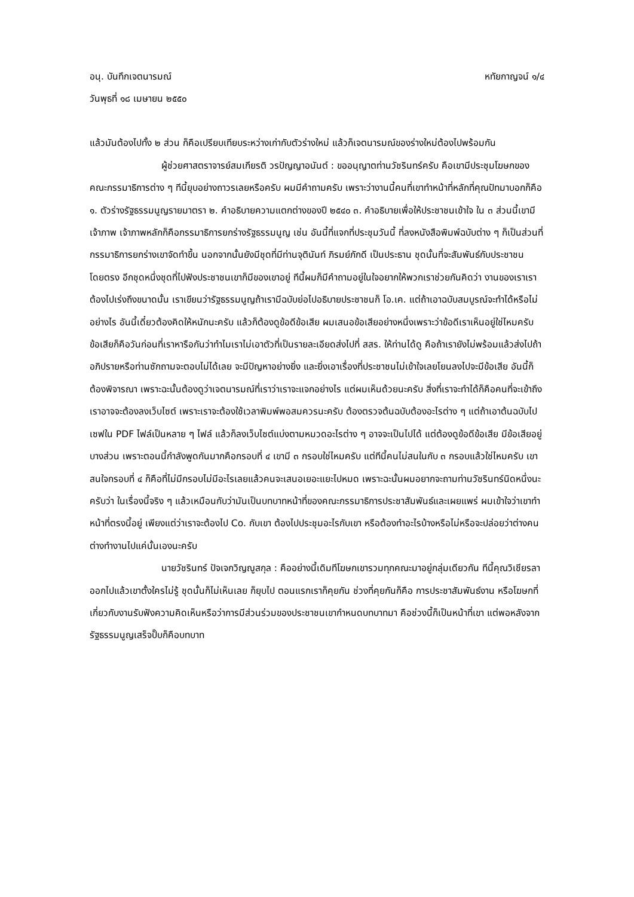อนุ. บันทึกเจตนารมณ์ หทัยกาญจน์ ๑/๔
วันพุธที่ ๑๘ เมษายน ๒๕๕๐
แล้วมันต้องไปทั้ง ๒ ส่วน ก็คือเปรียบเทียบระหว่างเก่ากับตัวร่างใหม่ แล้วก็เจตนารมณ์ของร่างใหม่ต้องไปพร้อมกัน
ผู้ช่วยศาสตราจารย์สมเกียรติ วรปัญญาอนันต์ : ขออนุญาตท่านวัชรินทร์ครับ คือเขามีประชุมโฆษกของคณะกรรมาธิการต่าง ๆ ทีนี้ยุบอย่างถาวรเลยหรือครับ ผมมีคำถามครับ เพราะว่างานนี้คนที่เขาทำหน้าที่หลักที่คุณปัทมาบอกก็คือ ๑. ตัวร่างรัฐธรรมนูญรายมาตรา ๒. คำอธิบายความแตกต่างของปี ๒๕๔๐ ๓. คำอธิบายเพื่อให้ประชาชนเข้าใจ ใน ๓ ส่วนนี้เขามีเจ้าภาพ เจ้าภาพหลักก็คือกรรมาธิการยกร่างรัฐธรรมนูญ เช่น อันนี้ที่แจกที่ประชุมวันนี้ ที่ลงหนังสือพิมพ์ฉบับต่าง ๆ ก็เป็นส่วนที่กรรมาธิการยกร่างเขาจัดทำขึ้น นอกจากนั้นยังมีชุดที่มีท่านจุตินันท์ ภิรมย์ภักดี เป็นประธาน ชุดนั้นที่จะสัมพันธ์กับประชาชนโดยตรง อีกชุดหนึ่งชุดที่ไปฟังประชาชนเขาก็มีของเขาอยู่ ทีนี้ผมก็มีคำถามอยู่ในใจอยากให้พวกเราช่วยกันคิดว่า งานของเราเราต้องไปเร่งถึงขนาดนั้น เราเขียนว่ารัฐธรรมนูญถ้าเรามีฉบับย่อไปอธิบายประชาชนก็ โอ.เค. แต่ถ้าเอาฉบับสมบูรณ์จะทำได้หรือไม่อย่างไร อันนี้เดี๋ยวต้องคิดให้หนักนะครับ แล้วก็ต้องดูข้อดีข้อเสีย ผมเสนอข้อเสียอย่างหนึ่งเพราะว่าข้อดีเราเห็นอยู่ใช่ไหมครับ ข้อเสียก็คือวันก่อนที่เราหารือกันว่าทำไมเราไม่เอาตัวที่เป็นรายละเอียดส่งไปที่ สสร. ให้ท่านได้ดู คือถ้าเรายังไม่พร้อมแล้วส่งไปถ้าอภิปรายหรือท่านซักถามจะตอบไม่ได้เลย จะมีปัญหาอย่างยิ่ง และยิ่งเอาเรื่องที่ประชาชนไม่เข้าใจเลยโยนลงไปจะมีข้อเสีย อันนี้ก็ต้องพิจารณา เพราะฉะนั้นต้องดูว่าเจตนารมณ์ที่เราว่าเราจะแจกอย่างไร แต่ผมเห็นด้วยนะครับ สิ่งที่เราจะทำได้ก็คือคนที่จะเข้าถึงเราอาจจะต้องลงเว็บไซต์ เพราะเราจะต้องใช้เวลาพิมพ์พอสมควรนะครับ ต้องตรวจต้นฉบับต้องอะไรต่าง ๆ แต่ถ้าเอาต้นฉบับไปเซฟใน PDF ไฟล์เป็นหลาย ๆ ไฟล์ แล้วก็ลงเว็บไซต์แบ่งตามหมวดอะไรต่าง ๆ อาจจะเป็นไปได้ แต่ต้องดูข้อดีข้อเสีย มีข้อเสียอยู่บางส่วน เพราะตอนนี้กำลังพูดกันมากคือกรอบที่ ๔ เขามี ๓ กรอบใช่ไหมครับ แต่ทีนี้คนไม่สนในกับ ๓ กรอบแล้วใช่ไหมครับ เขาสนใจกรอบที่ ๔ ก็คือที่ไม่มีกรอบไม่มีอะไรเลยแล้วคนจะเสนอเยอะแยะไปหมด เพราะฉะนั้นผมอยากจะถามท่านวัชรินทร์นิดหนึ่งนะครับว่า ในเรื่องนี้จริง ๆ แล้วเหมือนกับว่ามันเป็นบทบาทหน้าที่ของคณะกรรมาธิการประชาสัมพันธ์และเผยแพร่ ผมเข้าใจว่าเขาทำหน้าที่ตรงนี้อยู่ เพียงแต่ว่าเราจะต้องไป Co. กับเขา ต้องไปประชุมอะไรกับเขา หรือต้องทำอะไรบ้างหรือไม่หรือจะปล่อยว่าต่างคนต่างทำงานไปแค่นั้นเองนะครับ
นายวัชรินทร์ ปัจเจกวิญญูสกุล : คืออย่างนี้เดิมทีโฆษกเขารวมทุกคณะมาอยู่กลุ่มเดียวกัน ทีนี้คุณวิเชียรลาออกไปแล้วเขาตั้งใครไม่รู้ ชุดนั้นก็ไม่เห็นเลย ก็ยุบไป ตอนแรกเราก็คุยกัน ช่วงที่คุยกันก็คือ การประชาสัมพันธ์งาน หรือโฆษกที่เกี่ยวกับงานรับฟังความคิดเห็นหรือว่าการมีส่วนร่วมของประชาชนเขากำหนดบทบาทมา คือช่วงนี้ก็เป็นหน้าที่เขา แต่พอหลังจากรัฐธรรมนูญเสร็จปั๊บก็คือบทบาท